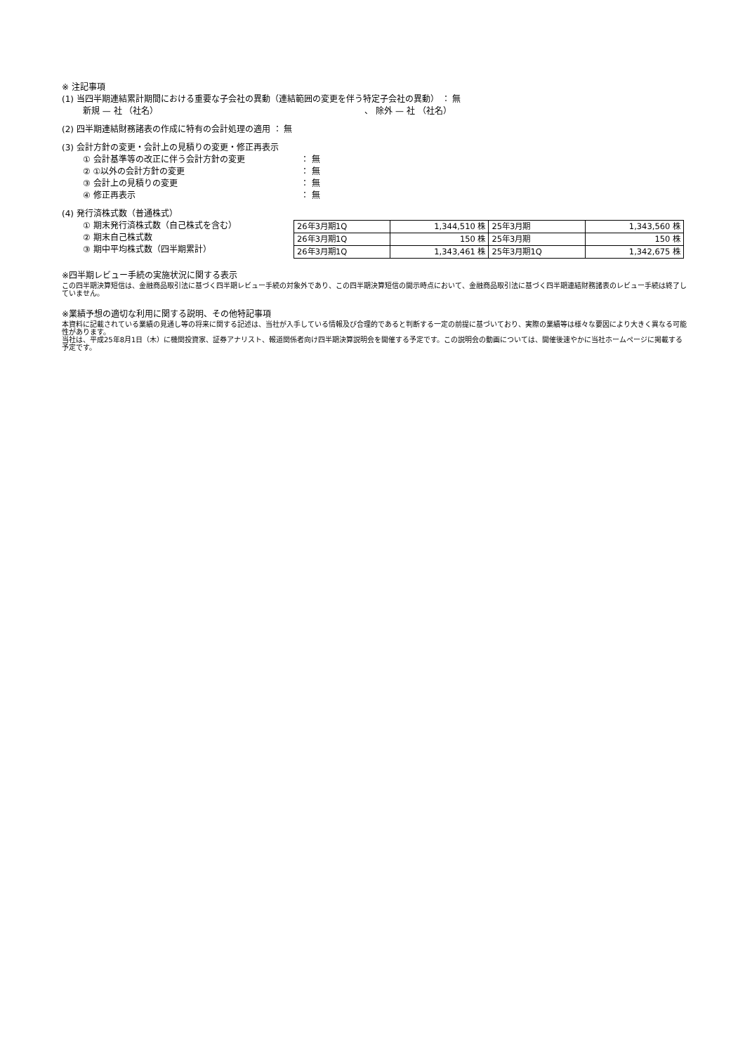※ 注記事項
(1) 当四半期連結累計期間における重要な子会社の異動（連結範囲の変更を伴う特定子会社の異動） ： 無
新規 — 社 （社名） 、 除外 — 社 （社名）
(2) 四半期連結財務諸表の作成に特有の会計処理の適用 ： 無
(3) 会計方針の変更・会計上の見積りの変更・修正再表示
① 会計基準等の改正に伴う会計方針の変更 ： 無
② ①以外の会計方針の変更 ： 無
③ 会計上の見積りの変更 ： 無
④ 修正再表示 ： 無
(4) 発行済株式数（普通株式）
① 期末発行済株式数（自己株式を含む）
② 期末自己株式数
③ 期中平均株式数（四半期累計）
| 26年3月期1Q | 1,344,510 株 | 25年3月期 | 1,343,560 株 |
| 26年3月期1Q | 150 株 | 25年3月期 | 150 株 |
| 26年3月期1Q | 1,343,461 株 | 25年3月期1Q | 1,342,675 株 |
※四半期レビュー手続の実施状況に関する表示
この四半期決算短信は、金融商品取引法に基づく四半期レビュー手続の対象外であり、この四半期決算短信の開示時点において、金融商品取引法に基づく四半期連結財務諸表のレビュー手続は終了していません。
※業績予想の適切な利用に関する説明、その他特記事項
本資料に記載されている業績の見通し等の将来に関する記述は、当社が入手している情報及び合理的であると判断する一定の前提に基づいており、実際の業績等は様々な要因により大きく異なる可能性があります。
当社は、平成25年8月1日（木）に機関投資家、証券アナリスト、報道関係者向け四半期決算説明会を開催する予定です。この説明会の動画については、開催後速やかに当社ホームページに掲載する予定です。